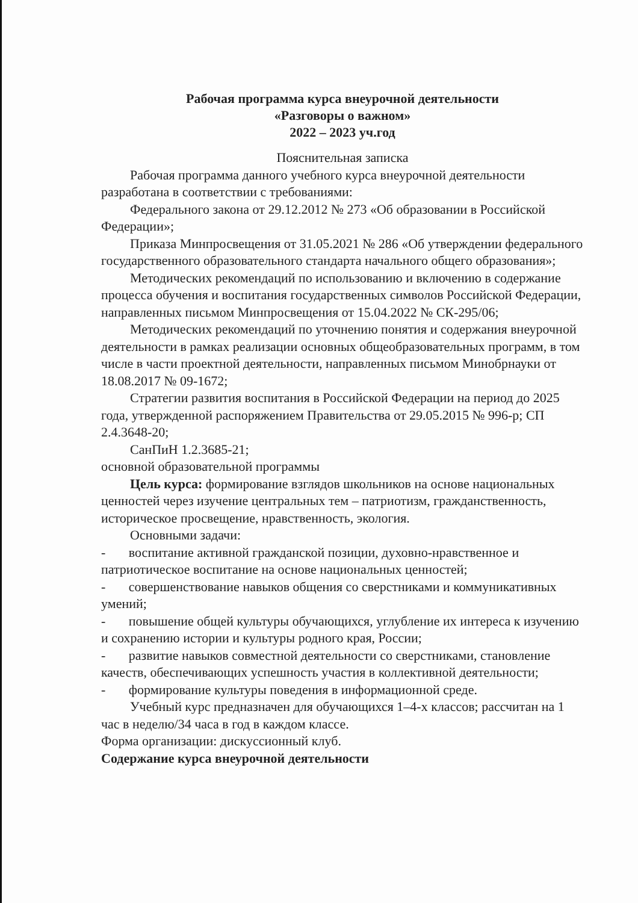Рабочая программа курса внеурочной деятельности
«Разговоры о важном»
2022 – 2023 уч.год
Пояснительная записка
Рабочая программа данного учебного курса внеурочной деятельности разработана в соответствии с требованиями:
Федерального закона от 29.12.2012 № 273 «Об образовании в Российской Федерации»;
Приказа Минпросвещения от 31.05.2021 № 286 «Об утверждении федерального государственного образовательного стандарта начального общего образования»;
Методических рекомендаций по использованию и включению в содержание процесса обучения и воспитания государственных символов Российской Федерации, направленных письмом Минпросвещения от 15.04.2022 № СК-295/06;
Методических рекомендаций по уточнению понятия и содержания внеурочной деятельности в рамках реализации основных общеобразовательных программ, в том числе в части проектной деятельности, направленных письмом Минобрнауки от 18.08.2017 № 09-1672;
Стратегии развития воспитания в Российской Федерации на период до 2025 года, утвержденной распоряжением Правительства от 29.05.2015 № 996-р; СП 2.4.3648-20;
СанПиН 1.2.3685-21;
основной образовательной программы
Цель курса: формирование взглядов школьников на основе национальных ценностей через изучение центральных тем – патриотизм, гражданственность, историческое просвещение, нравственность, экология.
Основными задачи:
- воспитание активной гражданской позиции, духовно-нравственное и патриотическое воспитание на основе национальных ценностей;
- совершенствование навыков общения со сверстниками и коммуникативных умений;
- повышение общей культуры обучающихся, углубление их интереса к изучению и сохранению истории и культуры родного края, России;
- развитие навыков совместной деятельности со сверстниками, становление качеств, обеспечивающих успешность участия в коллективной деятельности;
- формирование культуры поведения в информационной среде.
Учебный курс предназначен для обучающихся 1–4-х классов; рассчитан на 1 час в неделю/34 часа в год в каждом классе.
Форма организации: дискуссионный клуб.
Содержание курса внеурочной деятельности